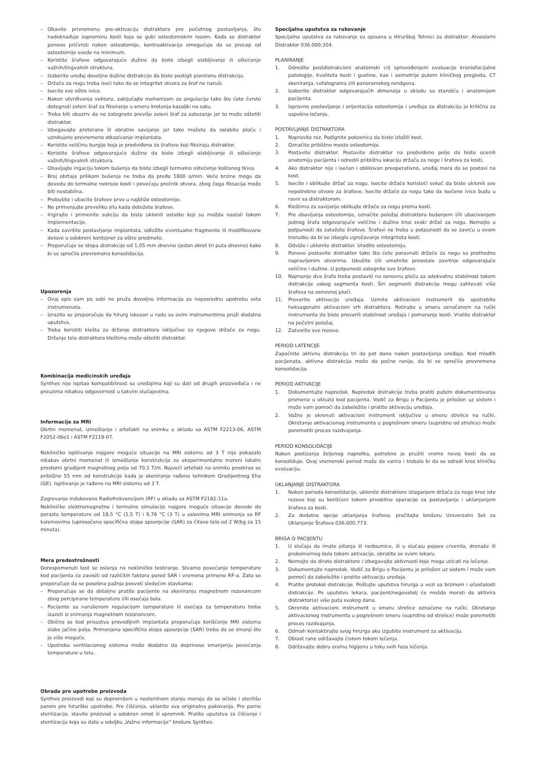– Obavite privremenu pre-aktivaciju distraktora pre početnog postavljanja, što nadoknađuje zapreminu kosti koja se gubi osteotomskim rezom. Kada se distraktor ponovo pričvrsti nakon osteotomije, kontraaktivacija omogućuje da se procep od osteotomije svede na minimum.
– Koristite šrafove odgovarajuće dužine da biste izbegli olabljivanje ili oštećenje važnih/lingvalnih struktura.
– Izaberite uređaj dovoljne dužine distrakcije da biste postigli planiranu distrakciju.
– Držače za nogu treba iseći tako da se integritet otvora za šraf ne naruši.
– Isecite sve oštre ivice.
– Nakon utvrđivanja vektora, zaključajte mehanizam za angulaciju tako što ćete čvrsto dotegnuti zeleni šraf za fiksiranje u smeru kretanja kazaljki na satu.
– Treba biti obazriv da ne zategnete previše zeleni šraf za zatezanje jer to može oštetiti distraktor.
– Izbegavajte preterano ili obratno savijanje jer tako možete da oslabite ploču i uzrokujete prevremeno otkazivanje implantata.
– Koristite veličinu burgije koja je predviđena za šrafove koji fiksiraju distraktor.
– Koristite šrafove odgovarajuće dužine da biste izbegli olabljivanje ili oštećenje važnih/lingvalnih struktura.
– Obavljajte irigaciju tokom bušenja da biste izbegli termalno oštećenje koštanog tkiva.
– Broj obrtaja prilikom bušenja ne treba da pređe 1800 o/min. Veće brzine mogu da dovedu do termalne nekroze kosti i povećaju prečnik otvora, zbog čega fiksacija može biti nestabilna.
– Probušite i ubacite šrafove prvo u najbliže osteotomije.
– Ne primenjujte preveliku silu kada dotežete šrafove.
– Irigirajte i primenite sukciju da biste uklonili ostatke koji su možda nastali tokom implementacije.
– Kada završite postavljanje implantata, odložite eventualne fragmente ili modifikovane delove u odobreni kontejner za oštre predmete.
– Preporučuje se stopa distrakcije od 1,05 mm dnevno (jedan okret tri puta dnevno) kako bi se sprečila prevremena konsolidacija.
Upozorenja
– Ovaj opis sam po sebi ne pruža dovoljno informacija za neposrednu upotrebu seta instrumenata.
– Izrazito se preporučuje da hirurg iskusan u radu sa ovim instrumentima pruži dodatna uputstva.
– Treba koristiti klešta za držanje distraktora isključivo za njegove držače za nogu. Držanje tela distraktora kleštima može oštetiti distraktor.
Kombinacija medicinskih uređaja
Synthes nije ispitao kompatibilnost sa uređajima koji su dati od drugih proizvođača i ne preuzima nikakvu odgovornost u takvim slučajevima.
Informacije za MRI
Obrtni momenat, izmeštanje i artefakti na snimku u skladu sa ASTM F2213-06, ASTM F2052-06e1 i ASTM F2119-07.
Nekliničko ispitivanje najgore moguće situacije na MRI sistemu od 3 T nije pokazalo nikakav obrtni momenat ili izmeštanje konstrukcije za eksperimentalno mereni lokalni prostorni gradijent magnetnog polja od 70,1 T/m. Najveći artefakt na snimku prostirao se približno 55 mm od konstrukcije kada je skeniranje rađeno tehnikom Gradijentnog Eha (GE). Ispitivanje je rađeno na MRI sistemu od 3 T.
Zagrevanje indukovano Radiofrekvencijom (RF) u skladu sa ASTM F2182-11a.
Nekliničke elektromagnetne i termalne simulacije najgore moguće situacije dovode do porasta temperature od 19,5 °C (1,5 T) i 9,78 °C (3 T) u uslovima MRI snimanja sa RF kalemovima (uprosečena specifična stopa apsorpcije (SAR) za čitavo telo od 2 W/kg za 15 minuta).
Mera predostrožnosti
Gorespomenuti test se oslanja na nekliničko testiranje. Stvarno povećanje temperature kod pacijenta će zavisiti od različitih faktora pored SAR i vremena primene RF-a. Zato se preporučuje da se posebna pažnja posveti sledećim stavkama:
– Preporučuje se da detaljno pratite pacijente na skeniranju magnetnom rezonancom zbog percipirane temperature i/ili osećaja bola.
– Pacijente sa narušenom regulacijom temperature ili osećaja za temperaturu treba izuzeti iz snimanja magnetnom rezonancom.
– Obično se kod prisustva provodljivih implantata preporučuje korišćenje MRI sistema slabe jačine polja. Primenjena specifična stopa apsorpcije (SAR) treba da se smanji što je više moguće.
– Upotreba ventilacionog sistema može dodatno da doprinese smanjenju povećanja temperature u telu.
Obrada pre upotrebe proizvoda
Synthes proizvodi koji su dopremljeni u nesterilnom stanju moraju da se očiste i sterilišu parom pre hirurške upotrebe. Pre čišćenja, uklonite sva originalna pakovanja. Pre parne sterilizacije, stavite proizvod u odobren omot ili spremnik. Pratite uputstva za čišćenje i sterilizaciju koja su data u odeljku „Važne informacije“ brošure Synthes.
Specijalna uputstva za rukovanje
Specijalna uputstva za rukovanje su opisana u Hirurškoj Tehnici za distraktor: Alveolarni Distraktor 036.000.304.
PLANIRANJE
1. Odredite postdistrakcioni anatomski cilj sprovođenjem evaluacije kraniofacijalne patologije, kvaliteta kosti i gustine, kao i asimetrije putem kliničkog pregleda, CT skeniranja, cefalograma i/ili panoramskog rendgena.
2. Izaberite distraktor odgovarajućih dimenzija u skladu sa starošću i anatomijom pacijenta.
3. Ispravno postavljanje i orijentacija osteotomija i uređaja za distrakciju je kritična za uspešno lečenje.
POSTAVLJANJE DISTRAKTORA
1. Napravite rez. Podignite pokosnicu da biste izložili kost.
2. Označite približno mesto osteotomije.
3. Postavite distraktor. Postavite distraktor na predviđeno polje da biste ocenili anatomiju pacijenta i odredili približnu lokaciju držača za noge i šrafova za kosti.
4. Ako distraktor nije i isečen i oblikovan preoperativno, uređaj mora da se postavi na kost.
5. Isecite i oblikujte držač za nogu. Isecite držače koristeći sekač da biste uklonili sve nepotrebne otvore za šrafove. Isecite držače za nogu tako da isečene ivice budu u ravni sa distraktorom.
6. Kleštima za savijanje oblikujte držače za nogu prema kosti.
7. Pre obavljanja osteotomije, označite položaj distraktora bušenjem i/ili ubacivanjem jednog šrafa odgovarajuće veličine i dužine kroz svaki držač za nogu. Nemojte u potpunosti da zatežete šrafove. Šrafovi ne treba u potpunosti da se zavrću u ovom trenutku da bi se izbeglo ugrožavanje integriteta kosti.
8. Odvijte i uklonite distraktor. Uradite osteotomiju.
9. Ponovo postavite distraktor tako što ćete poravnati držače za nogu sa prethodno napravljenim otvorima. Izbušite i/ili umetnite preostale zavrtnje odgovarajuće veličine i dužine. U potpunosti zategnite sve šrafove.
10. Najmanje dva šrafa treba postaviti na osnovnu ploču za adekvatnu stabilnost tokom distrakcije uskog segmenta kosti. Širi segmenti distrakcije mogu zahtevati više šrafova na osnovnoj ploči.
11. Proverite aktivaciju uređaja. Uzmite aktivacioni instrument da upotrebite heksagonalni aktivacioni vrh distraktora. Rotirajte u smeru označenom na ručki instrumenta da biste proverili stabilnost uređaja i pomeranje kosti. Vratite distraktor na početni položaj.
12. Zatvorite sve rezove.
PERIOD LATENCIJE
Započnite aktivnu distrakciju tri do pet dana nakon postavljanja uređaja. Kod mlađih pacijenata, aktivna distrakcija može da počne ranije, da bi se sprečila prevremena konsolidacija.
PERIOD AKTIVACIJE
1. Dokumentujte napredak. Napredak distrakcije treba pratiti putem dokumentovanja promena u okluziji kod pacijenta. Vodič za Brigu o Pacijentu je priložen uz sistem i može vam pomoći da zabeležite i pratite aktivaciju uređaja.
2. Važno je okrenuti aktivacioni instrument isključivo u smeru strelice na ručki. Okretanje aktivacionog instrumenta u pogrešnom smeru (suprotno od strelice) može poremetiti proces razdvajanja.
PERIOD KONSOLIDACIJE
Nakon postizanja željenog napretka, potrebno je pružiti vreme novoj kosti da se konsoliduje. Ovaj vremenski period može da varira i trebalo bi da se odredi kroz kliničku evaluaciju.
UKLANJANJE DISTRAKTORA
1. Nakon perioda konsolidacije, uklonite distraktore izlaganjem držača za noge kroz iste rezove koji su korišćeni tokom prvobitne operacije za postavljanje i uklanjanjem šrafova za kosti.
2. Za dodatne opcije uklanjanja šrafova, pročitajte brošuru Univerzalni Set za Uklanjanje Šrafova 036.000.773.
BRIGA O PACIJENTU
1. U slučaju da imate pitanja ili nedoumice, ili u slučaju pojave crvenila, drenaže ili prekomernog bola tokom aktivacije, obratite se svom lekaru.
2. Nemojte da dirate distraktore i izbegavajte aktivnosti koje mogu uticati na lečenje.
3. Dokumentujte napredak. Vodič za Brigu o Pacijentu je priložen uz sistem i može vam pomoći da zabeležite i pratite aktivaciju uređaja.
4. Pratite protokol distrakcije. Poštujte uputstva hirurga u vezi sa brzinom i učestalosti distrakcije. Po uputstvu lekara, pacijent/negovatelj će možda morati da aktivira distraktor(e) više puta svakog dana.
5. Okrenite aktivacioni instrument u smeru strelice označene na ručki. Okretanje aktivacionog instrumenta u pogrešnom smeru (suprotno od strelice) može poremetiti proces razdvajanja.
6. Odmah kontaktirajte svog hirurga ako izgubite instrument za aktivaciju.
7. Oblast rane održavajte čistom tokom lečenja.
8. Održavajte dobru oralnu higijenu u toku svih faza lečenja.